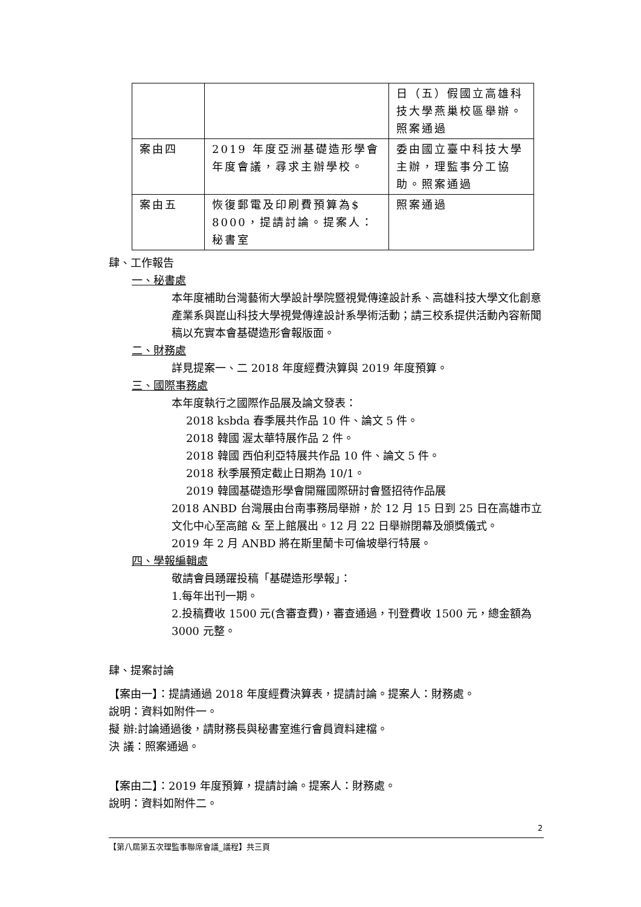| | | 日（五）假國立高雄科技大學燕巢校區舉辦。照案通過 |
| 案由四 | 2019 年度亞洲基礎造形學會年度會議，尋求主辦學校。 | 委由國立臺中科技大學主辦，理監事分工協助。照案通過 |
| 案由五 | 恢復郵電及印刷費預算為$ 8000，提請討論。提案人：秘書室 | 照案通過 |
肆、工作報告
一、秘書處
本年度補助台灣藝術大學設計學院暨視覺傳達設計系、高雄科技大學文化創意產業系與崑山科技大學視覺傳達設計系學術活動；請三校系提供活動內容新聞稿以充實本會基礎造形會報版面。
二、財務處
詳見提案一、二 2018 年度經費決算與 2019 年度預算。
三、國際事務處
本年度執行之國際作品展及論文發表：
2018 ksbda 春季展共作品 10 件、論文 5 件。
2018 韓國 渥太華特展作品 2 件。
2018 韓國 西伯利亞特展共作品 10 件、論文 5 件。
2018 秋季展預定截止日期為 10/1。
2019 韓國基礎造形學會開羅國際研討會暨招待作品展
2018 ANBD 台灣展由台南事務局舉辦，於 12 月 15 日到 25 日在高雄市立文化中心至高館 & 至上館展出。12 月 22 日舉辦閉幕及頒獎儀式。
2019 年 2 月 ANBD 將在斯里蘭卡可倫坡舉行特展。
四、學報編輯處
敬請會員踴躍投稿「基礎造形學報」：
1.每年出刊一期。
2.投稿費收 1500 元(含審查費)，審查通過，刊登費收 1500 元，總金額為 3000 元整。
肆、提案討論
【案由一】：提請通過 2018 年度經費決算表，提請討論。提案人：財務處。
說明：資料如附件一。
擬 辦:討論通過後，請財務長與秘書室進行會員資料建檔。
決 議：照案通過。
【案由二】：2019 年度預算，提請討論。提案人：財務處。
說明：資料如附件二。
2
【第八屆第五次理監事聯席會議_議程】共三頁